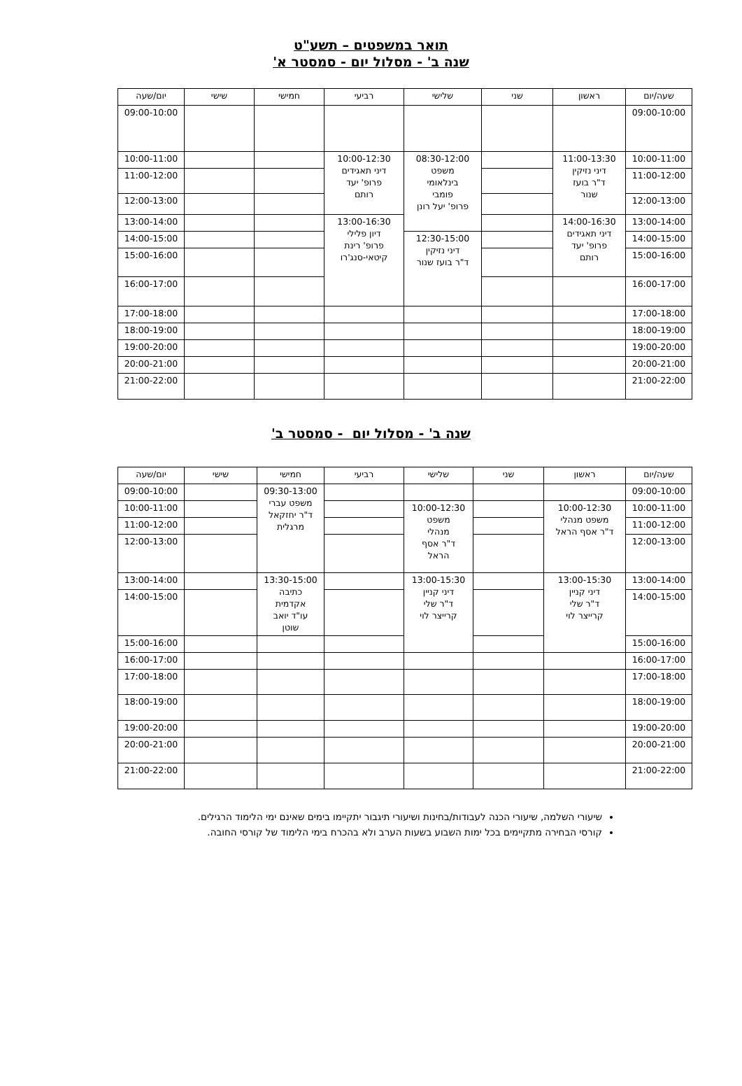תואר במשפטים – תשע"ט
שנה ב' - מסלול יום - סמסטר א'
| שעה/יום | ראשון | שני | שלישי | רביעי | חמישי | שישי | יום/שעה |
| --- | --- | --- | --- | --- | --- | --- | --- |
| 09:00-10:00 | | | | | | | 09:00-10:00 |
| 10:00-11:00 | 11:00-13:30 דיני נזיקין ד"ר בועז שנור | | 08:30-12:00 משפט בינלאומי פומבי פרופ' יעל רונן | 10:00-12:30 דיני תאגידים פרופ' יעד רותם | | | 10:00-11:00 |
| 11:00-12:00 | | | | | | | 11:00-12:00 |
| 12:00-13:00 | | | | | | | 12:00-13:00 |
| 13:00-14:00 | 14:00-16:30 דיני תאגידים פרופ' יעד רותם | | | 13:00-16:30 דיון פלילי פרופ' רינת קיטאי-סנג'רו | | | 13:00-14:00 |
| 14:00-15:00 | | | 12:30-15:00 דיני נזיקין ד"ר בועז שנור | | | | 14:00-15:00 |
| 15:00-16:00 | | | | | | | 15:00-16:00 |
| 16:00-17:00 | | | | | | | 16:00-17:00 |
| 17:00-18:00 | | | | | | | 17:00-18:00 |
| 18:00-19:00 | | | | | | | 18:00-19:00 |
| 19:00-20:00 | | | | | | | 19:00-20:00 |
| 20:00-21:00 | | | | | | | 20:00-21:00 |
| 21:00-22:00 | | | | | | | 21:00-22:00 |
שנה ב' - מסלול יום - סמסטר ב'
| שעה/יום | ראשון | שני | שלישי | רביעי | חמישי | שישי | יום/שעה |
| --- | --- | --- | --- | --- | --- | --- | --- |
| 09:00-10:00 | | | | | 09:30-13:00 משפט עברי ד"ר יחזקאל מרגלית | | 09:00-10:00 |
| 10:00-11:00 | 10:00-12:30 משפט מנהלי ד"ר אסף הראל | | 10:00-12:30 משפט מנהלי ד"ר אסף הראל | | | | 10:00-11:00 |
| 11:00-12:00 | | | | | | | 11:00-12:00 |
| 12:00-13:00 | | | | | | | 12:00-13:00 |
| 13:00-14:00 | 13:00-15:30 דיני קניין ד"ר שלי קרייצר לוי | | 13:00-15:30 דיני קניין ד"ר שלי קרייצר לוי | | 13:30-15:00 כתיבה אקדמית עו"ד יואב שוטן | | 13:00-14:00 |
| 14:00-15:00 | | | | | | | 14:00-15:00 |
| 15:00-16:00 | | | | | | | 15:00-16:00 |
| 16:00-17:00 | | | | | | | 16:00-17:00 |
| 17:00-18:00 | | | | | | | 17:00-18:00 |
| 18:00-19:00 | | | | | | | 18:00-19:00 |
| 19:00-20:00 | | | | | | | 19:00-20:00 |
| 20:00-21:00 | | | | | | | 20:00-21:00 |
| 21:00-22:00 | | | | | | | 21:00-22:00 |
שיעורי השלמה, שיעורי הכנה לעבודות/בחינות ושיעורי תיגבור יתקיימו בימים שאינם ימי הלימוד הרגילים.
קורסי הבחירה מתקיימים בכל ימות השבוע בשעות הערב ולא בהכרח בימי הלימוד של קורסי החובה.